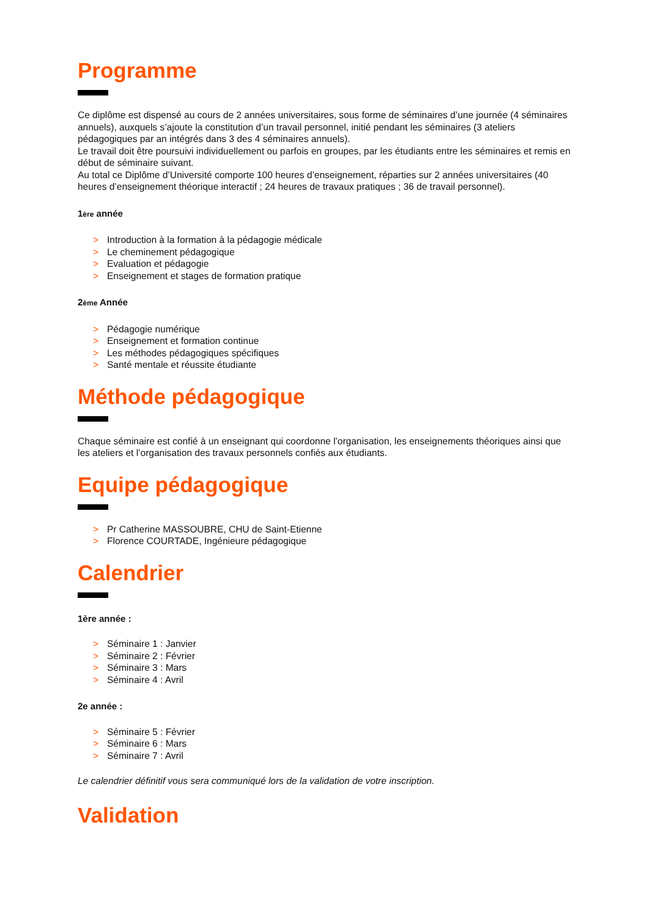Programme
Ce diplôme est dispensé au cours de 2 années universitaires, sous forme de séminaires d’une journée (4 séminaires annuels), auxquels s’ajoute la constitution d’un travail personnel, initié pendant les séminaires (3 ateliers pédagogiques par an intégrés dans 3 des 4 séminaires annuels).
Le travail doit être poursuivi individuellement ou parfois en groupes, par les étudiants entre les séminaires et remis en début de séminaire suivant.
Au total ce Diplôme d’Université comporte 100 heures d’enseignement, réparties sur 2 années universitaires (40 heures d’enseignement théorique interactif ; 24 heures de travaux pratiques ; 36 de travail personnel).
1ère année
> Introduction à la formation à la pédagogie médicale
> Le cheminement pédagogique
> Evaluation et pédagogie
> Enseignement et stages de formation pratique
2ème Année
> Pédagogie numérique
> Enseignement et formation continue
> Les méthodes pédagogiques spécifiques
> Santé mentale et réussite étudiante
Méthode pédagogique
Chaque séminaire est confié à un enseignant qui coordonne l’organisation, les enseignements théoriques ainsi que les ateliers et l’organisation des travaux personnels confiés aux étudiants.
Equipe pédagogique
> Pr Catherine MASSOUBRE, CHU de Saint-Etienne
> Florence COURTADE, Ingénieure pédagogique
Calendrier
1ère année :
> Séminaire 1 : Janvier
> Séminaire 2 : Février
> Séminaire 3 : Mars
> Séminaire 4 : Avril
2e année :
> Séminaire 5 : Février
> Séminaire 6 : Mars
> Séminaire 7 : Avril
Le calendrier définitif vous sera communiqué lors de la validation de votre inscription.
Validation